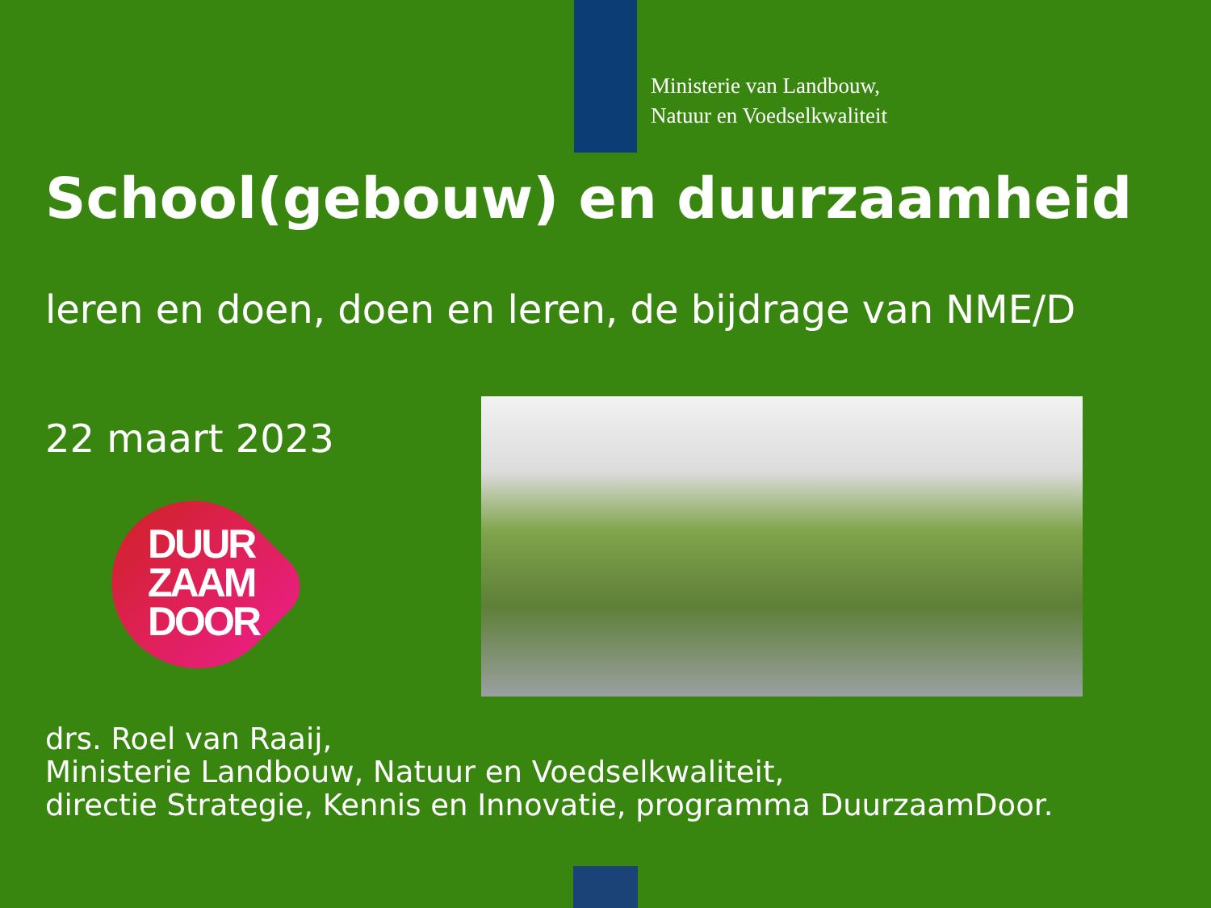Ministerie van Landbouw,
Natuur en Voedselkwaliteit
School(gebouw) en duurzaamheid
leren en doen, doen en leren, de bijdrage van NME/D
22 maart 2023
DUUR
ZAAM
DOOR
drs. Roel van Raaij,
Ministerie Landbouw, Natuur en Voedselkwaliteit,
directie Strategie, Kennis en Innovatie, programma DuurzaamDoor.